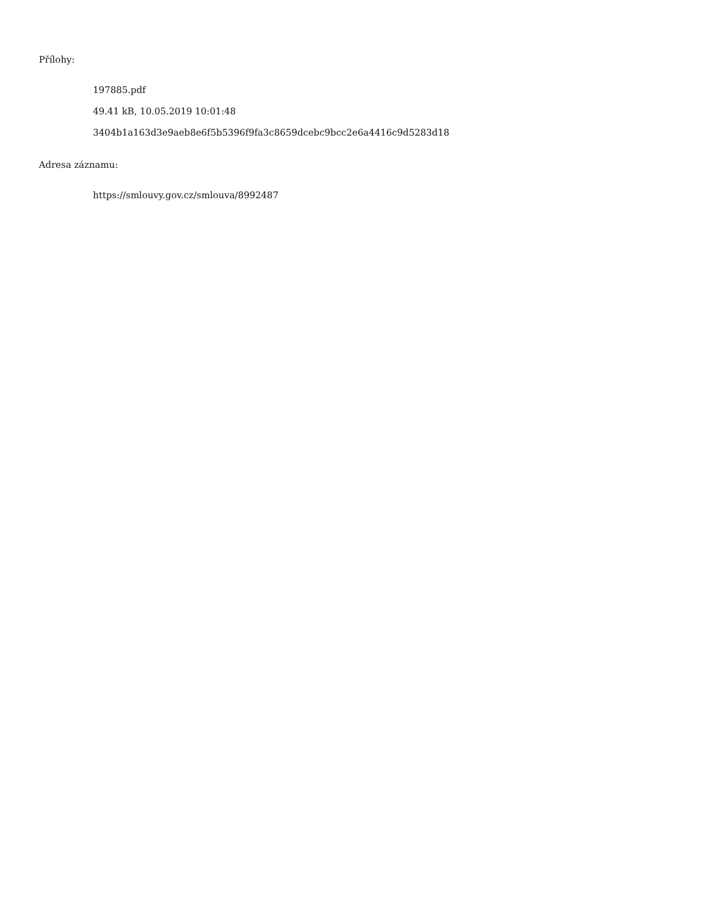Přílohy:
197885.pdf
49.41 kB, 10.05.2019 10:01:48
3404b1a163d3e9aeb8e6f5b5396f9fa3c8659dcebc9bcc2e6a4416c9d5283d18
Adresa záznamu:
https://smlouvy.gov.cz/smlouva/8992487